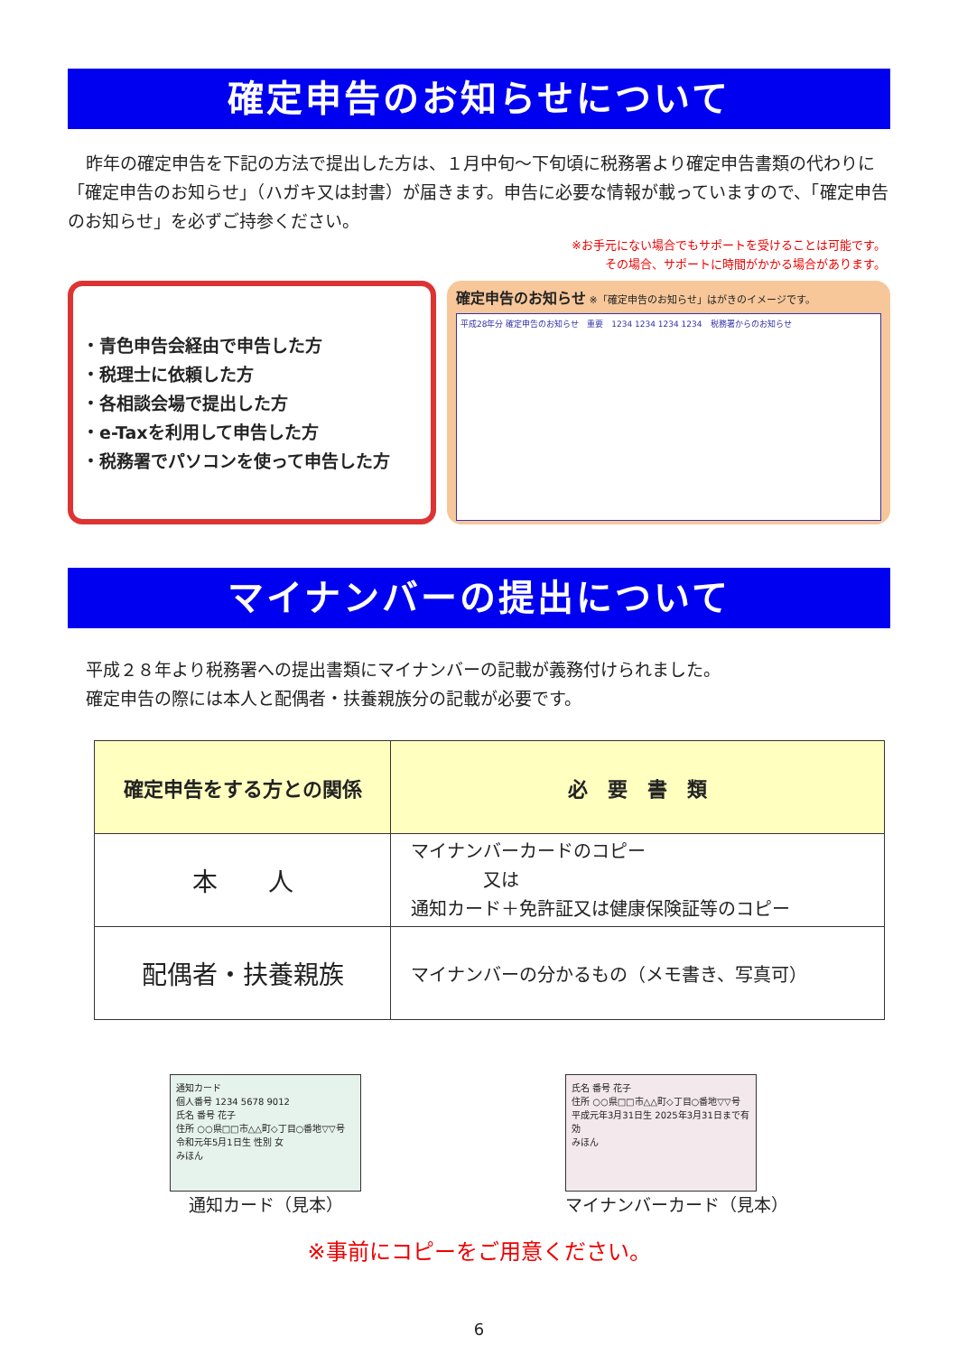確定申告のお知らせについて
昨年の確定申告を下記の方法で提出した方は、１月中旬～下旬頃に税務署より確定申告書類の代わりに「確定申告のお知らせ」（ハガキ又は封書）が届きます。申告に必要な情報が載っていますので、「確定申告のお知らせ」を必ずご持参ください。
※お手元にない場合でもサポートを受けることは可能です。
その場合、サポートに時間がかかる場合があります。
・青色申告会経由で申告した方
・税理士に依頼した方
・各相談会場で提出した方
・e-Taxを利用して申告した方
・税務署でパソコンを使って申告した方
確定申告のお知らせ ※「確定申告のお知らせ」はがきのイメージです。
平成28年分 確定申告のお知らせ　重要　1234 1234 1234 1234　税務署からのお知らせ
マイナンバーの提出について
平成２８年より税務署への提出書類にマイナンバーの記載が義務付けられました。
確定申告の際には本人と配偶者・扶養親族分の記載が必要です。
| 確定申告をする方との関係 | 必 要 書 類 |
| --- | --- |
| 本 人 | マイナンバーカードのコピー 又は 通知カード＋免許証又は健康保険証等のコピー |
| 配偶者・扶養親族 | マイナンバーの分かるもの（メモ書き、写真可） |
通知カード
個人番号 1234 5678 9012
氏名 番号 花子
住所 ○○県□□市△△町◇丁目○番地▽▽号
令和元年5月1日生 性別 女
みほん
通知カード（見本）
氏名 番号 花子
住所 ○○県□□市△△町◇丁目○番地▽▽号
平成元年3月31日生 2025年3月31日まで有効
みほん
マイナンバーカード（見本）
※事前にコピーをご用意ください。
6